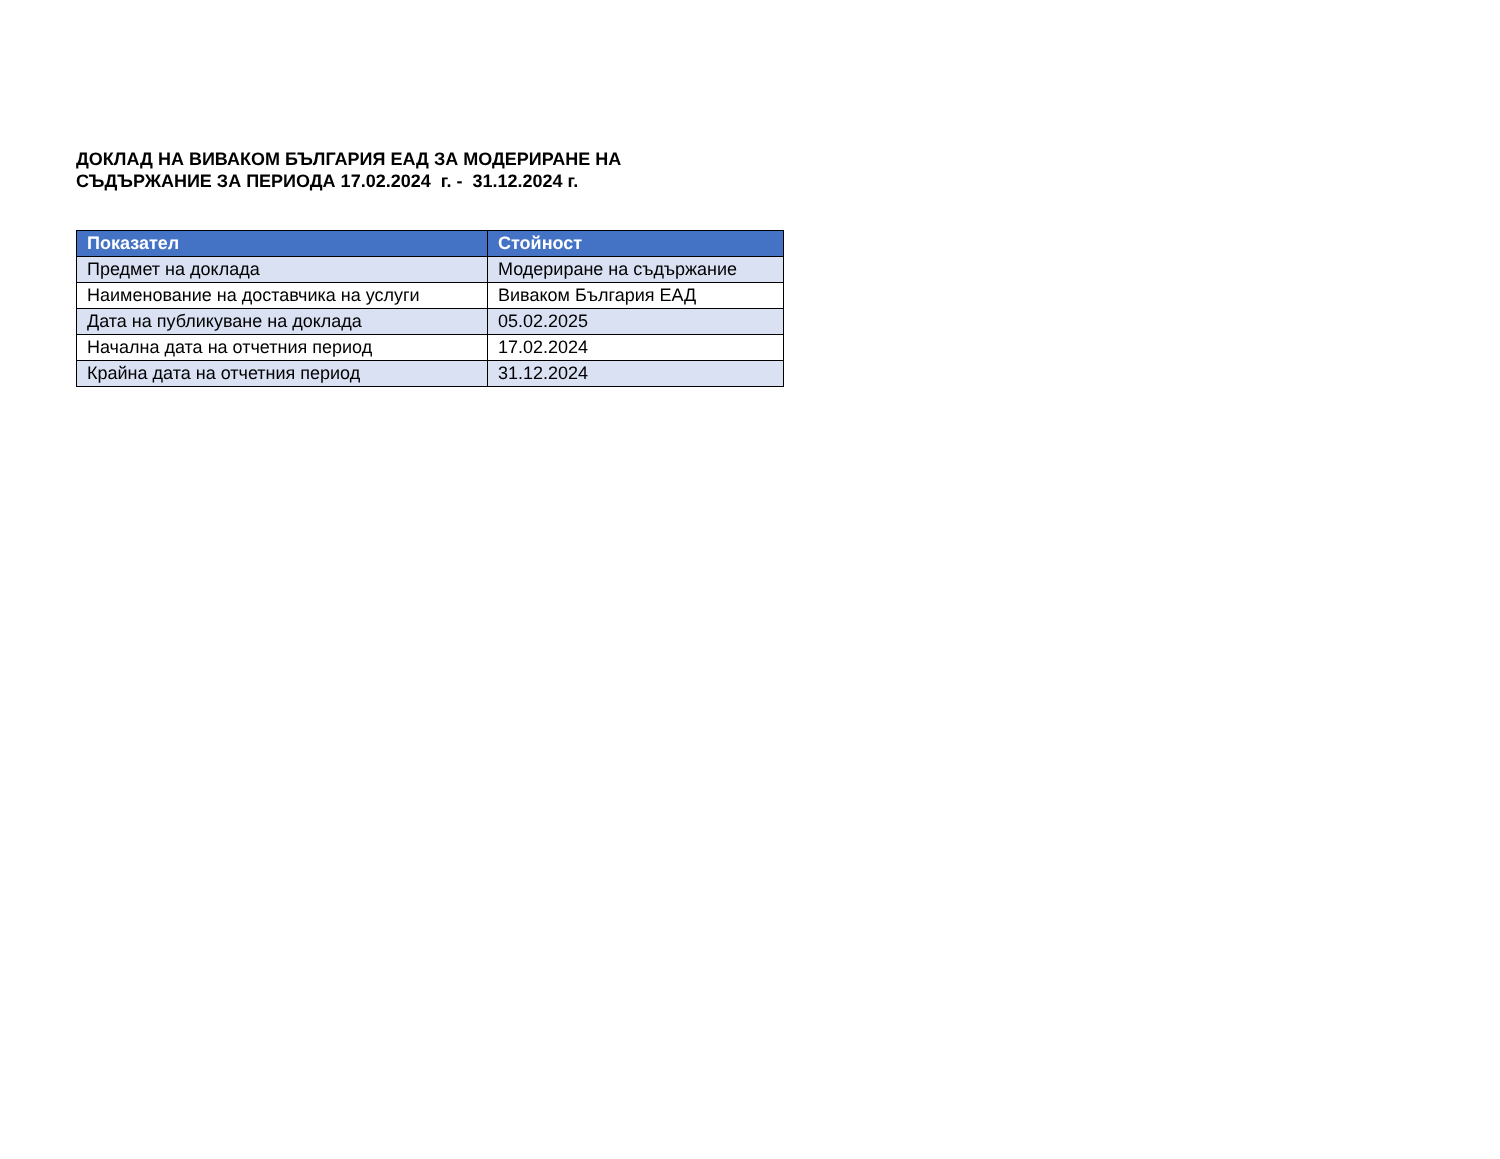ДОКЛАД НА ВИВАКОМ БЪЛГАРИЯ ЕАД ЗА МОДЕРИРАНЕ НА
СЪДЪРЖАНИЕ ЗА ПЕРИОДА 17.02.2024 г. - 31.12.2024 г.
| Показател | Стойност |
| --- | --- |
| Предмет на доклада | Модериране на съдържание |
| Наименование на доставчика на услуги | Виваком България ЕАД |
| Дата на публикуване на доклада | 05.02.2025 |
| Начална дата на отчетния период | 17.02.2024 |
| Крайна дата на отчетния период | 31.12.2024 |